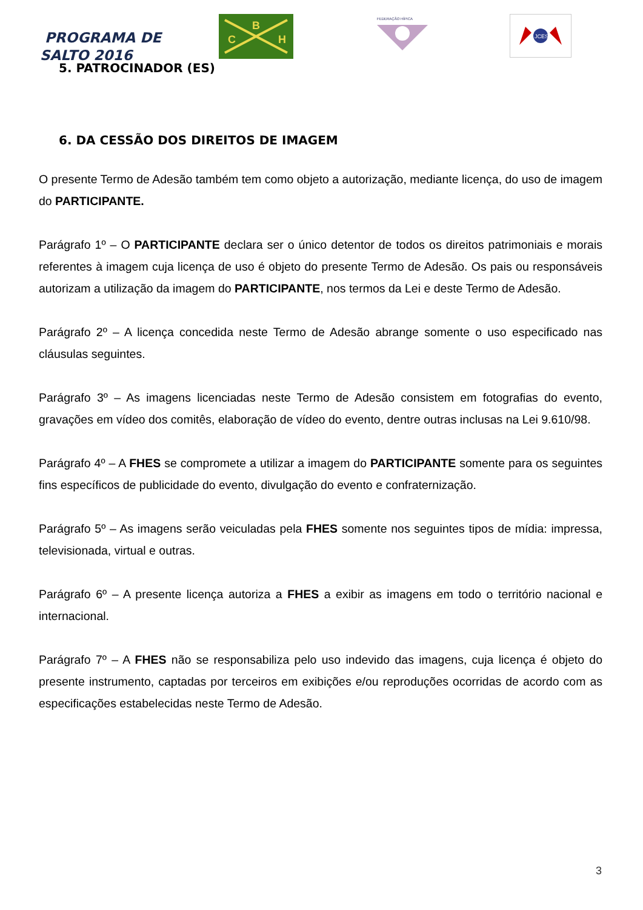PROGRAMA DE
SALTO 2016
B
C
H
FEDERAÇÃO HÍPICA
JCES
5. PATROCINADOR (ES)
6. DA CESSÃO DOS DIREITOS DE IMAGEM
O presente Termo de Adesão também tem como objeto a autorização, mediante licença, do uso de imagem do PARTICIPANTE.
Parágrafo 1º – O PARTICIPANTE declara ser o único detentor de todos os direitos patrimoniais e morais referentes à imagem cuja licença de uso é objeto do presente Termo de Adesão. Os pais ou responsáveis autorizam a utilização da imagem do PARTICIPANTE, nos termos da Lei e deste Termo de Adesão.
Parágrafo 2º – A licença concedida neste Termo de Adesão abrange somente o uso especificado nas cláusulas seguintes.
Parágrafo 3º – As imagens licenciadas neste Termo de Adesão consistem em fotografias do evento, gravações em vídeo dos comitês, elaboração de vídeo do evento, dentre outras inclusas na Lei 9.610/98.
Parágrafo 4º – A FHES se compromete a utilizar a imagem do PARTICIPANTE somente para os seguintes fins específicos de publicidade do evento, divulgação do evento e confraternização.
Parágrafo 5º – As imagens serão veiculadas pela FHES somente nos seguintes tipos de mídia: impressa, televisionada, virtual e outras.
Parágrafo 6º – A presente licença autoriza a FHES a exibir as imagens em todo o território nacional e internacional.
Parágrafo 7º – A FHES não se responsabiliza pelo uso indevido das imagens, cuja licença é objeto do presente instrumento, captadas por terceiros em exibições e/ou reproduções ocorridas de acordo com as especificações estabelecidas neste Termo de Adesão.
3